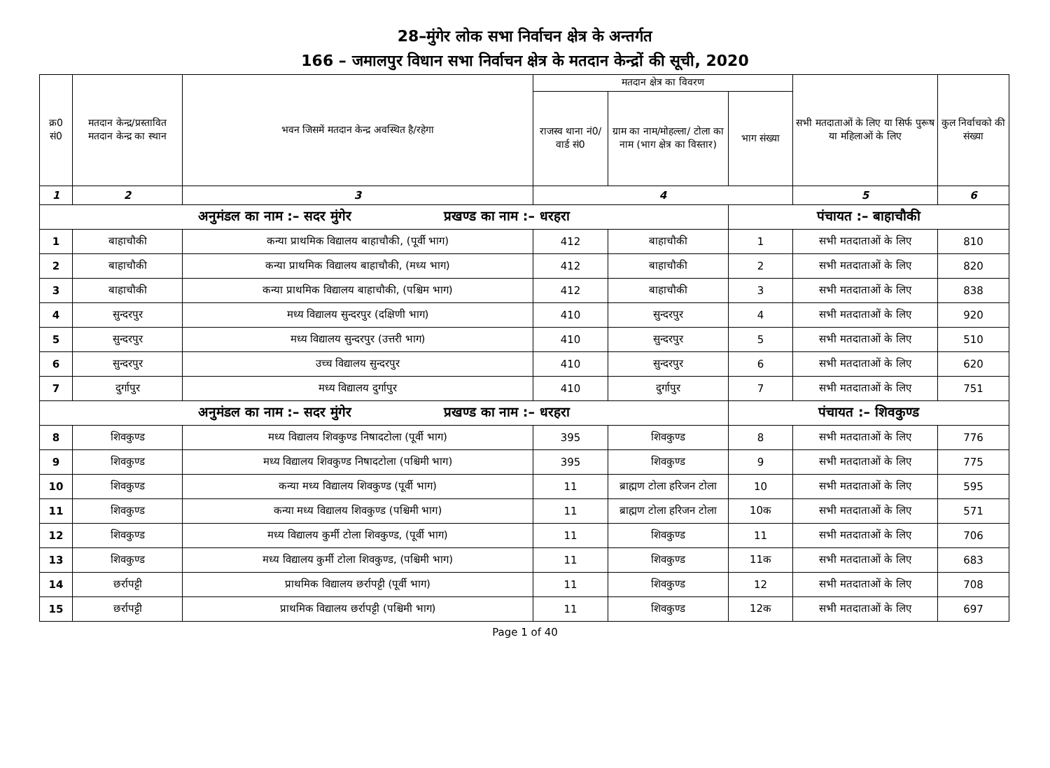28–मुंगेर लोक सभा निर्वाचन क्षेत्र के अन्तर्गत
166 – जमालपुर विधान सभा निर्वाचन क्षेत्र के मतदान केन्द्रों की सूची, 2020
| क्र0 सं0 | मतदान केन्द्र/प्रस्तावित मतदान केन्द्र का स्थान | भवन जिसमें मतदान केन्द्र अवस्थित है/रहेगा | मतदान क्षेत्र का विवरण | | | सभी मतदाताओं के लिए या सिर्फ पुरूष या महिलाओं के लिए | कुल निर्वाचको की संख्या |
| --- | --- | --- | --- | --- | --- | --- | --- |
| | | | राजस्व थाना नं0/वार्ड सं0 | ग्राम का नाम/मोहल्ला/ टोला का नाम (भाग क्षेत्र का विस्तार) | भाग संख्या | | |
| 1 | 2 | 3 | 4 | | | 5 | 6 |
| अनुमंडल का नाम :– सदर मुंगेर प्रखण्ड का नाम :– धरहरा | | | | | पंचायत :– बाहाचौकी | | |
| 1 | बाहाचौकी | कन्या प्राथमिक विद्यालय बाहाचौकी, (पूर्वी भाग) | 412 | बाहाचौकी | 1 | सभी मतदाताओं के लिए | 810 |
| 2 | बाहाचौकी | कन्या प्राथमिक विद्यालय बाहाचौकी, (मध्य भाग) | 412 | बाहाचौकी | 2 | सभी मतदाताओं के लिए | 820 |
| 3 | बाहाचौकी | कन्या प्राथमिक विद्यालय बाहाचौकी, (पश्चिम भाग) | 412 | बाहाचौकी | 3 | सभी मतदाताओं के लिए | 838 |
| 4 | सुन्दरपुर | मध्य विद्यालय सुन्दरपुर (दक्षिणी भाग) | 410 | सुन्दरपुर | 4 | सभी मतदाताओं के लिए | 920 |
| 5 | सुन्दरपुर | मध्य विद्यालय सुन्दरपुर (उत्तरी भाग) | 410 | सुन्दरपुर | 5 | सभी मतदाताओं के लिए | 510 |
| 6 | सुन्दरपुर | उच्च विद्यालय सुन्दरपुर | 410 | सुन्दरपुर | 6 | सभी मतदाताओं के लिए | 620 |
| 7 | दुर्गापुर | मध्य विद्यालय दुर्गापुर | 410 | दुर्गापुर | 7 | सभी मतदाताओं के लिए | 751 |
| अनुमंडल का नाम :– सदर मुंगेर प्रखण्ड का नाम :– धरहरा | | | | | पंचायत :– शिवकुण्ड | | |
| 8 | शिवकुण्ड | मध्य विद्यालय शिवकुण्ड निषादटोला (पूर्वी भाग) | 395 | शिवकुण्ड | 8 | सभी मतदाताओं के लिए | 776 |
| 9 | शिवकुण्ड | मध्य विद्यालय शिवकुण्ड निषादटोला (पश्चिमी भाग) | 395 | शिवकुण्ड | 9 | सभी मतदाताओं के लिए | 775 |
| 10 | शिवकुण्ड | कन्या मध्य विद्यालय शिवकुण्ड (पूर्वी भाग) | 11 | ब्राह्मण टोला हरिजन टोला | 10 | सभी मतदाताओं के लिए | 595 |
| 11 | शिवकुण्ड | कन्या मध्य विद्यालय शिवकुण्ड (पश्चिमी भाग) | 11 | ब्राह्मण टोला हरिजन टोला | 10क | सभी मतदाताओं के लिए | 571 |
| 12 | शिवकुण्ड | मध्य विद्यालय कुर्मी टोला शिवकुण्ड, (पूर्वी भाग) | 11 | शिवकुण्ड | 11 | सभी मतदाताओं के लिए | 706 |
| 13 | शिवकुण्ड | मध्य विद्यालय कुर्मी टोला शिवकुण्ड, (पश्चिमी भाग) | 11 | शिवकुण्ड | 11क | सभी मतदाताओं के लिए | 683 |
| 14 | छर्रापट्टी | प्राथमिक विद्यालय छर्रापट्टी (पूर्वी भाग) | 11 | शिवकुण्ड | 12 | सभी मतदाताओं के लिए | 708 |
| 15 | छर्रापट्टी | प्राथमिक विद्यालय छर्रापट्टी (पश्चिमी भाग) | 11 | शिवकुण्ड | 12क | सभी मतदाताओं के लिए | 697 |
Page 1 of 40